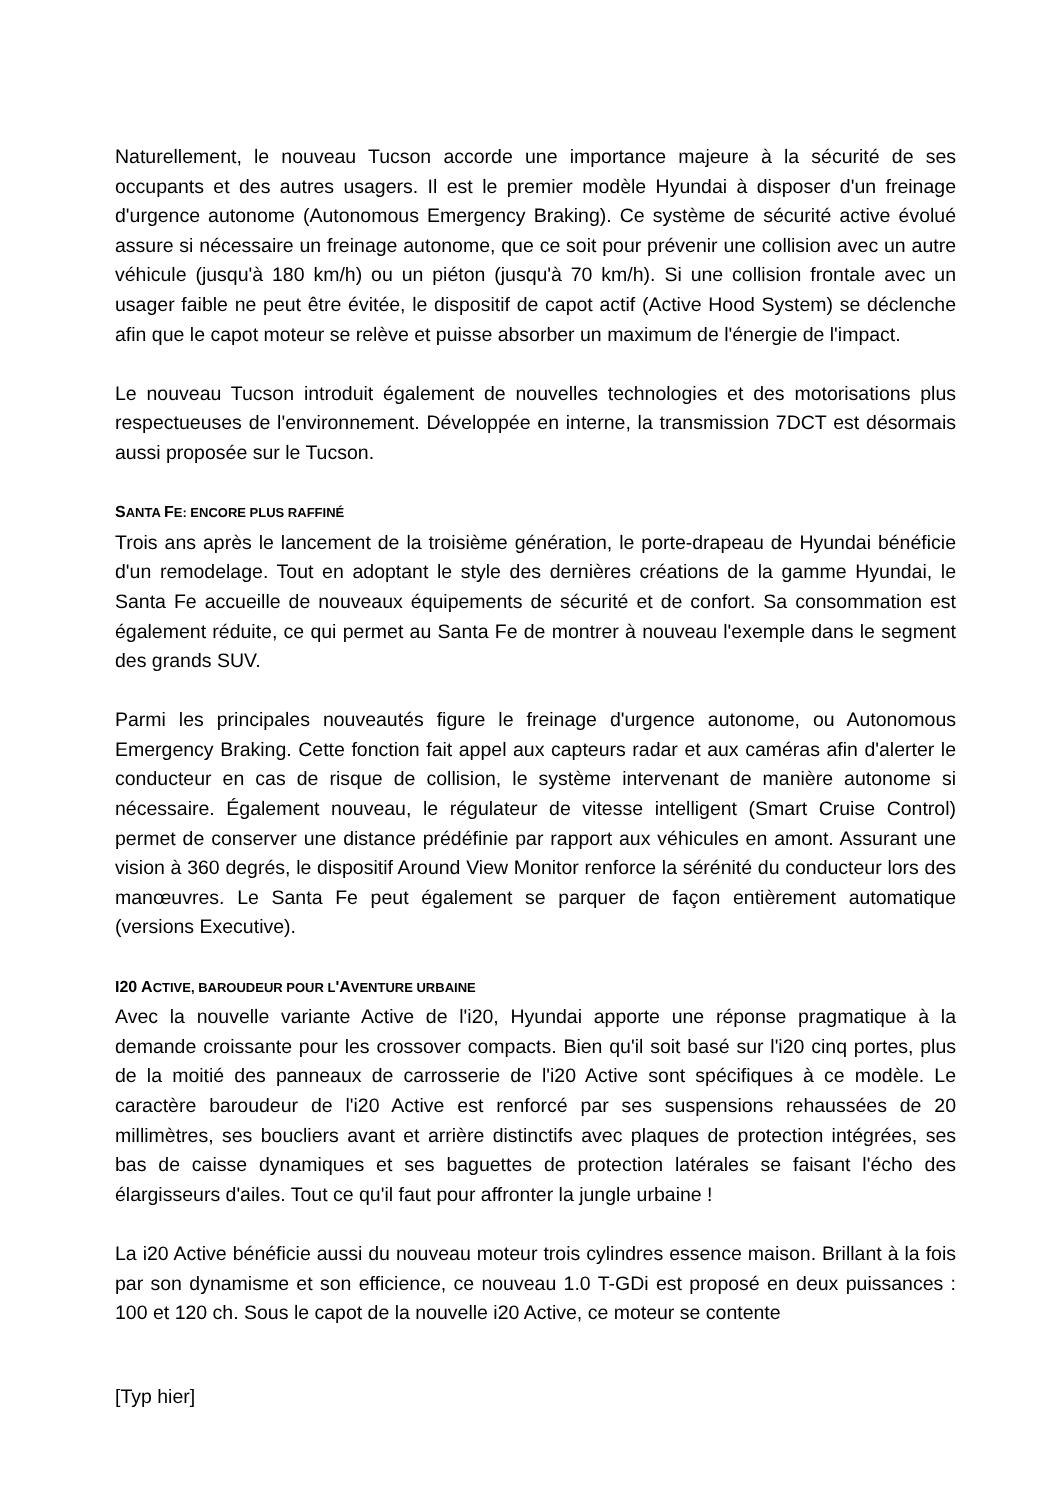Naturellement, le nouveau Tucson accorde une importance majeure à la sécurité de ses occupants et des autres usagers. Il est le premier modèle Hyundai à disposer d'un freinage d'urgence autonome (Autonomous Emergency Braking). Ce système de sécurité active évolué assure si nécessaire un freinage autonome, que ce soit pour prévenir une collision avec un autre véhicule (jusqu'à 180 km/h) ou un piéton (jusqu'à 70 km/h). Si une collision frontale avec un usager faible ne peut être évitée, le dispositif de capot actif (Active Hood System) se déclenche afin que le capot moteur se relève et puisse absorber un maximum de l'énergie de l'impact.
Le nouveau Tucson introduit également de nouvelles technologies et des motorisations plus respectueuses de l'environnement. Développée en interne, la transmission 7DCT est désormais aussi proposée sur le Tucson.
SANTA FE: ENCORE PLUS RAFFINÉ
Trois ans après le lancement de la troisième génération, le porte-drapeau de Hyundai bénéficie d'un remodelage. Tout en adoptant le style des dernières créations de la gamme Hyundai, le Santa Fe accueille de nouveaux équipements de sécurité et de confort. Sa consommation est également réduite, ce qui permet au Santa Fe de montrer à nouveau l'exemple dans le segment des grands SUV.
Parmi les principales nouveautés figure le freinage d'urgence autonome, ou Autonomous Emergency Braking. Cette fonction fait appel aux capteurs radar et aux caméras afin d'alerter le conducteur en cas de risque de collision, le système intervenant de manière autonome si nécessaire. Également nouveau, le régulateur de vitesse intelligent (Smart Cruise Control) permet de conserver une distance prédéfinie par rapport aux véhicules en amont. Assurant une vision à 360 degrés, le dispositif Around View Monitor renforce la sérénité du conducteur lors des manœuvres. Le Santa Fe peut également se parquer de façon entièrement automatique (versions Executive).
I20 ACTIVE, BAROUDEUR POUR L'AVENTURE URBAINE
Avec la nouvelle variante Active de l'i20, Hyundai apporte une réponse pragmatique à la demande croissante pour les crossover compacts. Bien qu'il soit basé sur l'i20 cinq portes, plus de la moitié des panneaux de carrosserie de l'i20 Active sont spécifiques à ce modèle. Le caractère baroudeur de l'i20 Active est renforcé par ses suspensions rehaussées de 20 millimètres, ses boucliers avant et arrière distinctifs avec plaques de protection intégrées, ses bas de caisse dynamiques et ses baguettes de protection latérales se faisant l'écho des élargisseurs d'ailes. Tout ce qu'il faut pour affronter la jungle urbaine !
La i20 Active bénéficie aussi du nouveau moteur trois cylindres essence maison. Brillant à la fois par son dynamisme et son efficience, ce nouveau 1.0 T-GDi est proposé en deux puissances : 100 et 120 ch. Sous le capot de la nouvelle i20 Active, ce moteur se contente
[Typ hier]